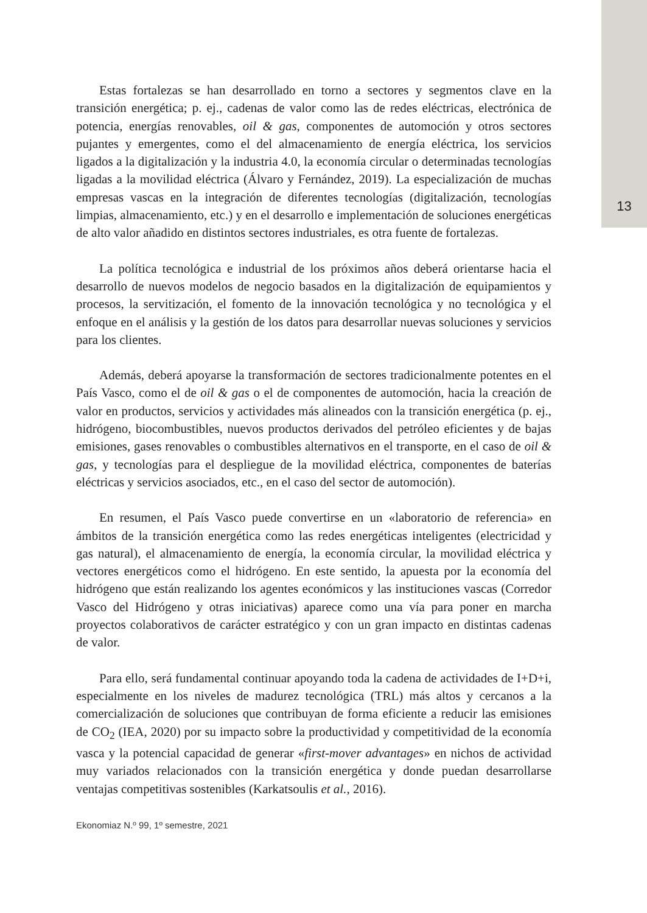13
Estas fortalezas se han desarrollado en torno a sectores y segmentos clave en la transición energética; p. ej., cadenas de valor como las de redes eléctricas, electrónica de potencia, energías renovables, oil & gas, componentes de automoción y otros sectores pujantes y emergentes, como el del almacenamiento de energía eléctrica, los servicios ligados a la digitalización y la industria 4.0, la economía circular o determinadas tecnologías ligadas a la movilidad eléctrica (Álvaro y Fernández, 2019). La especialización de muchas empresas vascas en la integración de diferentes tecnologías (digitalización, tecnologías limpias, almacenamiento, etc.) y en el desarrollo e implementación de soluciones energéticas de alto valor añadido en distintos sectores industriales, es otra fuente de fortalezas.
La política tecnológica e industrial de los próximos años deberá orientarse hacia el desarrollo de nuevos modelos de negocio basados en la digitalización de equipamientos y procesos, la servitización, el fomento de la innovación tecnológica y no tecnológica y el enfoque en el análisis y la gestión de los datos para desarrollar nuevas soluciones y servicios para los clientes.
Además, deberá apoyarse la transformación de sectores tradicionalmente potentes en el País Vasco, como el de oil & gas o el de componentes de automoción, hacia la creación de valor en productos, servicios y actividades más alineados con la transición energética (p. ej., hidrógeno, biocombustibles, nuevos productos derivados del petróleo eficientes y de bajas emisiones, gases renovables o combustibles alternativos en el transporte, en el caso de oil & gas, y tecnologías para el despliegue de la movilidad eléctrica, componentes de baterías eléctricas y servicios asociados, etc., en el caso del sector de automoción).
En resumen, el País Vasco puede convertirse en un «laboratorio de referencia» en ámbitos de la transición energética como las redes energéticas inteligentes (electricidad y gas natural), el almacenamiento de energía, la economía circular, la movilidad eléctrica y vectores energéticos como el hidrógeno. En este sentido, la apuesta por la economía del hidrógeno que están realizando los agentes económicos y las instituciones vascas (Corredor Vasco del Hidrógeno y otras iniciativas) aparece como una vía para poner en marcha proyectos colaborativos de carácter estratégico y con un gran impacto en distintas cadenas de valor.
Para ello, será fundamental continuar apoyando toda la cadena de actividades de I+D+i, especialmente en los niveles de madurez tecnológica (TRL) más altos y cercanos a la comercialización de soluciones que contribuyan de forma eficiente a reducir las emisiones de CO<sub>2</sub> (IEA, 2020) por su impacto sobre la productividad y competitividad de la economía vasca y la potencial capacidad de generar «first-mover advantages» en nichos de actividad muy variados relacionados con la transición energética y donde puedan desarrollarse ventajas competitivas sostenibles (Karkatsoulis et al., 2016).
Ekonomiaz N.º 99, 1º semestre, 2021